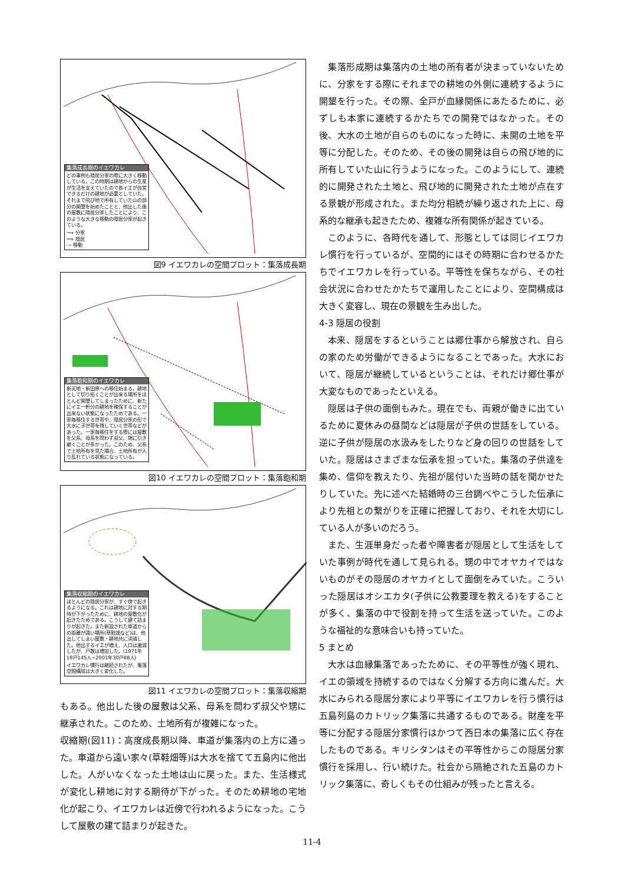集落成長期のイエワカレ
どの事例も隠居分家の際に大きく移動している。この時期は耕地からの生産が生活を支えていたので各イエが自営できるだけの耕地が必要としていた。それまで飛び地で所有していた山の部分の開墾を始めたことと、他出した後の屋敷に隠居分家したことにより、このような大きな移動の隠居分家が起きている。
⟶ 分家
⟹ 隠居
┈› 移動
図9 イエワカレの空間プロット：集落成長期
集落飽和期のイエワカレ
新天地・新田原への移住始まる。耕地として切り拓くことが出来る場所をほとんど開墾してしまったために、新たにイエ一軒分の耕地を確保することが出来ない状態になったためである。一家毎移住する世帯や、隠居分家の形で大水に子世帯を残していく世帯などがあった。一家毎移住をする際には屋敷を父系、母系を問わず叔父、甥に引き継ぐことが多かった。このため、父系で土地所有を見た場合、土地所有が入り乱れている状態になっている。
図10 イエワカレの空間プロット：集落飽和期
集落収縮期のイエワカレ
ほとんどの隠居分家が、すぐ傍で起きるようになる。これは耕地に対する期待が下がったために、耕地の屋敷化が起きたためである。こうして建て詰まりが起きた。また新設された車道からの距離が遠い場所(草鞋畑など)は、他出してしまい屋敷・耕地共に消滅した。他出するイエが増え、人口は激減したが、戸数は増加した。(1971年19戸145人−2001年30戸88人)
イエワカレ慣行は継続されたが、集落空間構成は大きく変化した。
図11 イエワカレの空間プロット：集落収縮期
もある。他出した後の屋敷は父系、母系を問わず叔父や甥に継承された。このため、土地所有が複雑になった。
収縮期(図11)：高度成長期以降、車道が集落内の上方に通った。車道から遠い家々(草鞋畑等)は大水を捨てて五島内に他出した。人がいなくなった土地は山に戻った。また、生活様式が変化し耕地に対する期待が下がった。そのため耕地の宅地化が起こり、イエワカレは近傍で行われるようになった。こうして屋敷の建て詰まりが起きた。
集落形成期は集落内の土地の所有者が決まっていないために、分家をする際にそれまでの耕地の外側に連続するように開墾を行った。その際、全戸が血縁関係にあたるために、必ずしも本家に連続するかたちでの開発ではなかった。その後、大水の土地が自らのものになった時に、未開の土地を平等に分配した。そのため、その後の開発は自らの飛び地的に所有していた山に行うようになった。このようにして、連続的に開発された土地と、飛び地的に開発された土地が点在する景観が形成された。また均分相続が繰り返された上に、母系的な継承も起きたため、複雑な所有関係が起きている。
このように、各時代を通して、形態としては同じイエワカレ慣行を行っているが、空間的にはその時期に合わせるかたちでイエワカレを行っている。平等性を保ちながら、その社会状況に合わせたかたちで運用したことにより、空間構成は大きく変容し、現在の景観を生み出した。
4-3 隠居の役割
本来、隠居をするということは郷仕事から解放され、自らの家のため労働ができるようになることであった。大水において、隠居が継続しているということは、それだけ郷仕事が大変なものであったといえる。
隠居は子供の面倒もみた。現在でも、両親が働きに出ているために夏休みの昼間などは隠居が子供の世話をしている。逆に子供が隠居の水汲みをしたりなど身の回りの世話をしていた。隠居はさまざまな伝承を担っていた。集落の子供達を集め、信仰を教えたり、先祖が居付いた当時の話を聞かせたりしていた。先に述べた結婚時の三台調べやこうした伝承により先祖との繋がりを正確に把握しており、それを大切にしている人が多いのだろう。
また、生涯単身だった者や障害者が隠居として生活をしていた事例が時代を通して見られる。甥の中でオヤカイではないものがその隠居のオヤカイとして面倒をみていた。こういった隠居はオシエカタ(子供に公教要理を教える)をすることが多く、集落の中で役割を持って生活を送っていた。このような福祉的な意味合いも持っていた。
5 まとめ
大水は血縁集落であったために、その平等性が強く現れ、イエの領域を持続するのではなく分解する方向に進んだ。大水にみられる隠居分家により平等にイエワカレを行う慣行は五島列島のカトリック集落に共通するものである。財産を平等に分配する隠居分家慣行はかつて西日本の集落に広く存在したものである。キリシタンはその平等性からこの隠居分家慣行を採用し、行い続けた。社会から隔絶された五島のカトリック集落に、奇しくもその仕組みが残ったと言える。
11-4